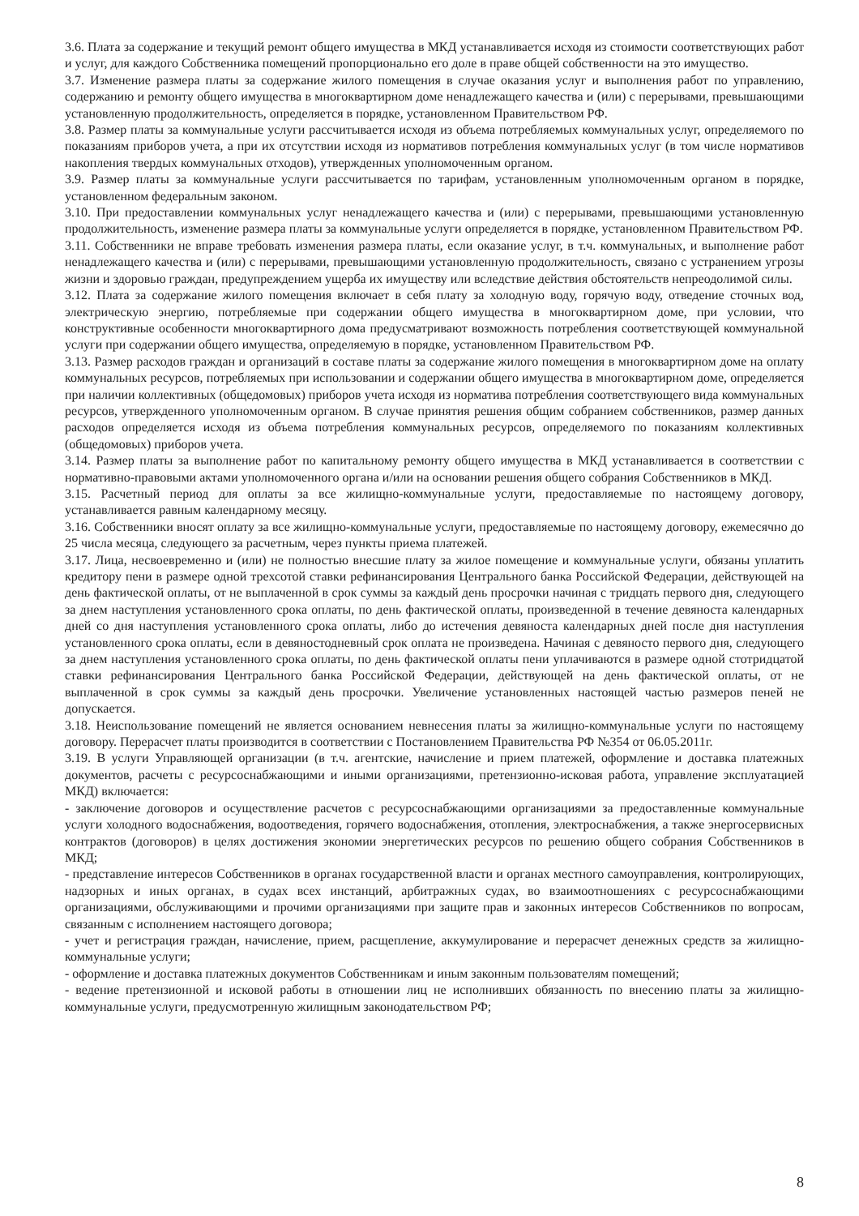3.6. Плата за содержание и текущий ремонт общего имущества в МКД устанавливается исходя из стоимости соответствующих работ и услуг, для каждого Собственника помещений пропорционально его доле в праве общей собственности на это имущество.
3.7. Изменение размера платы за содержание жилого помещения в случае оказания услуг и выполнения работ по управлению, содержанию и ремонту общего имущества в многоквартирном доме ненадлежащего качества и (или) с перерывами, превышающими установленную продолжительность, определяется в порядке, установленном Правительством РФ.
3.8. Размер платы за коммунальные услуги рассчитывается исходя из объема потребляемых коммунальных услуг, определяемого по показаниям приборов учета, а при их отсутствии исходя из нормативов потребления коммунальных услуг (в том числе нормативов накопления твердых коммунальных отходов), утвержденных уполномоченным органом.
3.9. Размер платы за коммунальные услуги рассчитывается по тарифам, установленным уполномоченным органом в порядке, установленном федеральным законом.
3.10. При предоставлении коммунальных услуг ненадлежащего качества и (или) с перерывами, превышающими установленную продолжительность, изменение размера платы за коммунальные услуги определяется в порядке, установленном Правительством РФ.
3.11. Собственники не вправе требовать изменения размера платы, если оказание услуг, в т.ч. коммунальных, и выполнение работ ненадлежащего качества и (или) с перерывами, превышающими установленную продолжительность, связано с устранением угрозы жизни и здоровью граждан, предупреждением ущерба их имуществу или вследствие действия обстоятельств непреодолимой силы.
3.12. Плата за содержание жилого помещения включает в себя плату за холодную воду, горячую воду, отведение сточных вод, электрическую энергию, потребляемые при содержании общего имущества в многоквартирном доме, при условии, что конструктивные особенности многоквартирного дома предусматривают возможность потребления соответствующей коммунальной услуги при содержании общего имущества, определяемую в порядке, установленном Правительством РФ.
3.13. Размер расходов граждан и организаций в составе платы за содержание жилого помещения в многоквартирном доме на оплату коммунальных ресурсов, потребляемых при использовании и содержании общего имущества в многоквартирном доме, определяется при наличии коллективных (общедомовых) приборов учета исходя из норматива потребления соответствующего вида коммунальных ресурсов, утвержденного уполномоченным органом. В случае принятия решения общим собранием собственников, размер данных расходов определяется исходя из объема потребления коммунальных ресурсов, определяемого по показаниям коллективных (общедомовых) приборов учета.
3.14. Размер платы за выполнение работ по капитальному ремонту общего имущества в МКД устанавливается в соответствии с нормативно-правовыми актами уполномоченного органа и/или на основании решения общего собрания Собственников в МКД.
3.15. Расчетный период для оплаты за все жилищно-коммунальные услуги, предоставляемые по настоящему договору, устанавливается равным календарному месяцу.
3.16. Собственники вносят оплату за все жилищно-коммунальные услуги, предоставляемые по настоящему договору, ежемесячно до 25 числа месяца, следующего за расчетным, через пункты приема платежей.
3.17. Лица, несвоевременно и (или) не полностью внесшие плату за жилое помещение и коммунальные услуги, обязаны уплатить кредитору пени в размере одной трехсотой ставки рефинансирования Центрального банка Российской Федерации, действующей на день фактической оплаты, от не выплаченной в срок суммы за каждый день просрочки начиная с тридцать первого дня, следующего за днем наступления установленного срока оплаты, по день фактической оплаты, произведенной в течение девяноста календарных дней со дня наступления установленного срока оплаты, либо до истечения девяноста календарных дней после дня наступления установленного срока оплаты, если в девяностодневный срок оплата не произведена. Начиная с девяносто первого дня, следующего за днем наступления установленного срока оплаты, по день фактической оплаты пени уплачиваются в размере одной стотридцатой ставки рефинансирования Центрального банка Российской Федерации, действующей на день фактической оплаты, от не выплаченной в срок суммы за каждый день просрочки. Увеличение установленных настоящей частью размеров пеней не допускается.
3.18. Неиспользование помещений не является основанием невнесения платы за жилищно-коммунальные услуги по настоящему договору. Перерасчет платы производится в соответствии с Постановлением Правительства РФ №354 от 06.05.2011г.
3.19. В услуги Управляющей организации (в т.ч. агентские, начисление и прием платежей, оформление и доставка платежных документов, расчеты с ресурсоснабжающими и иными организациями, претензионно-исковая работа, управление эксплуатацией МКД) включается:
- заключение договоров и осуществление расчетов с ресурсоснабжающими организациями за предоставленные коммунальные услуги холодного водоснабжения, водоотведения, горячего водоснабжения, отопления, электроснабжения, а также энергосервисных контрактов (договоров) в целях достижения экономии энергетических ресурсов по решению общего собрания Собственников в МКД;
- представление интересов Собственников в органах государственной власти и органах местного самоуправления, контролирующих, надзорных и иных органах, в судах всех инстанций, арбитражных судах, во взаимоотношениях с ресурсоснабжающими организациями, обслуживающими и прочими организациями при защите прав и законных интересов Собственников по вопросам, связанным с исполнением настоящего договора;
- учет и регистрация граждан, начисление, прием, расщепление, аккумулирование и перерасчет денежных средств за жилищно-коммунальные услуги;
- оформление и доставка платежных документов Собственникам и иным законным пользователям помещений;
- ведение претензионной и исковой работы в отношении лиц не исполнивших обязанность по внесению платы за жилищно-коммунальные услуги, предусмотренную жилищным законодательством РФ;
8